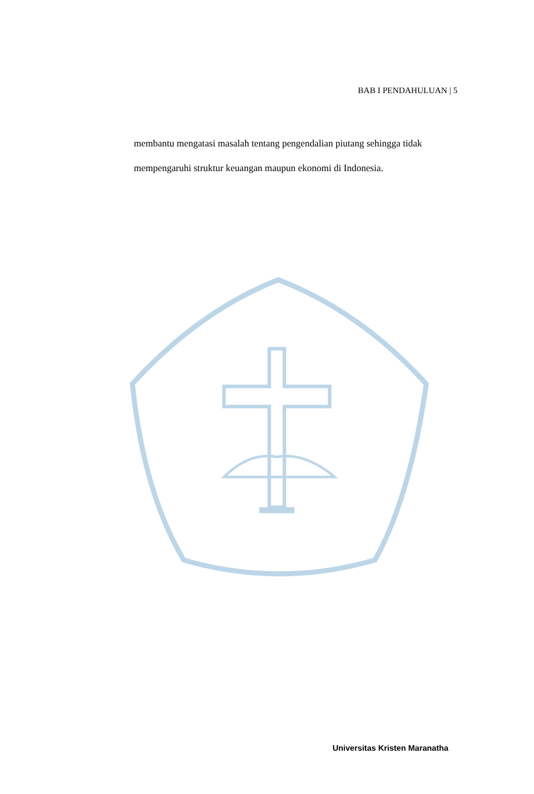BAB I PENDAHULUAN | 5
membantu mengatasi masalah tentang pengendalian piutang sehingga tidak mempengaruhi struktur keuangan maupun ekonomi di Indonesia.
Universitas Kristen Maranatha